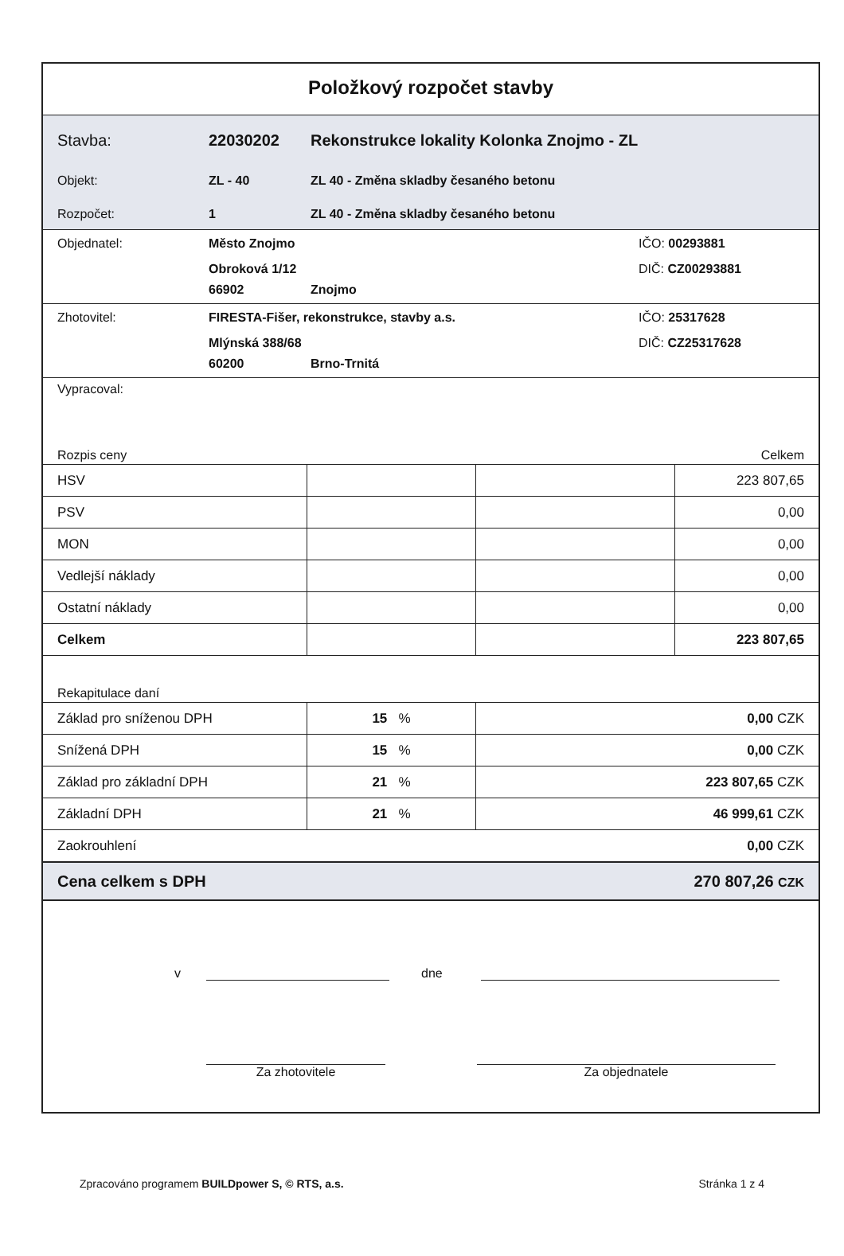Položkový rozpočet stavby
Stavba: 22030202 Rekonstrukce lokality Kolonka Znojmo - ZL
Objekt: ZL - 40 ZL 40 - Změna skladby česaného betonu
Rozpočet: 1 ZL 40 - Změna skladby česaného betonu
Objednatel: Město Znojmo IČO: 00293881
Obroková 1/12 DIČ: CZ00293881
66902 Znojmo
Zhotovitel: FIRESTA-Fišer, rekonstrukce, stavby a.s.
IČO: 25317628
Mlýnská 388/68 DIČ: CZ25317628
60200 Brno-Trnitá
Vypracoval:
Rozpis ceny Celkem
| HSV | | | 223 807,65 |
| PSV | | | 0,00 |
| MON | | | 0,00 |
| Vedlejší náklady | | | 0,00 |
| Ostatní náklady | | | 0,00 |
| Celkem | | | 223 807,65 |
Rekapitulace daní
| Základ pro sníženou DPH | 15 % | 0,00 CZK |
| Snížená DPH | 15 % | 0,00 CZK |
| Základ pro základní DPH | 21 % | 223 807,65 CZK |
| Základní DPH | 21 % | 46 999,61 CZK |
| Zaokrouhlení | | 0,00 CZK |
| Cena celkem s DPH | | 270 807,26 CZK |
v dne
Za zhotovitele Za objednatele
Zpracováno programem BUILDpower S, © RTS, a.s. Stránka 1 z 4